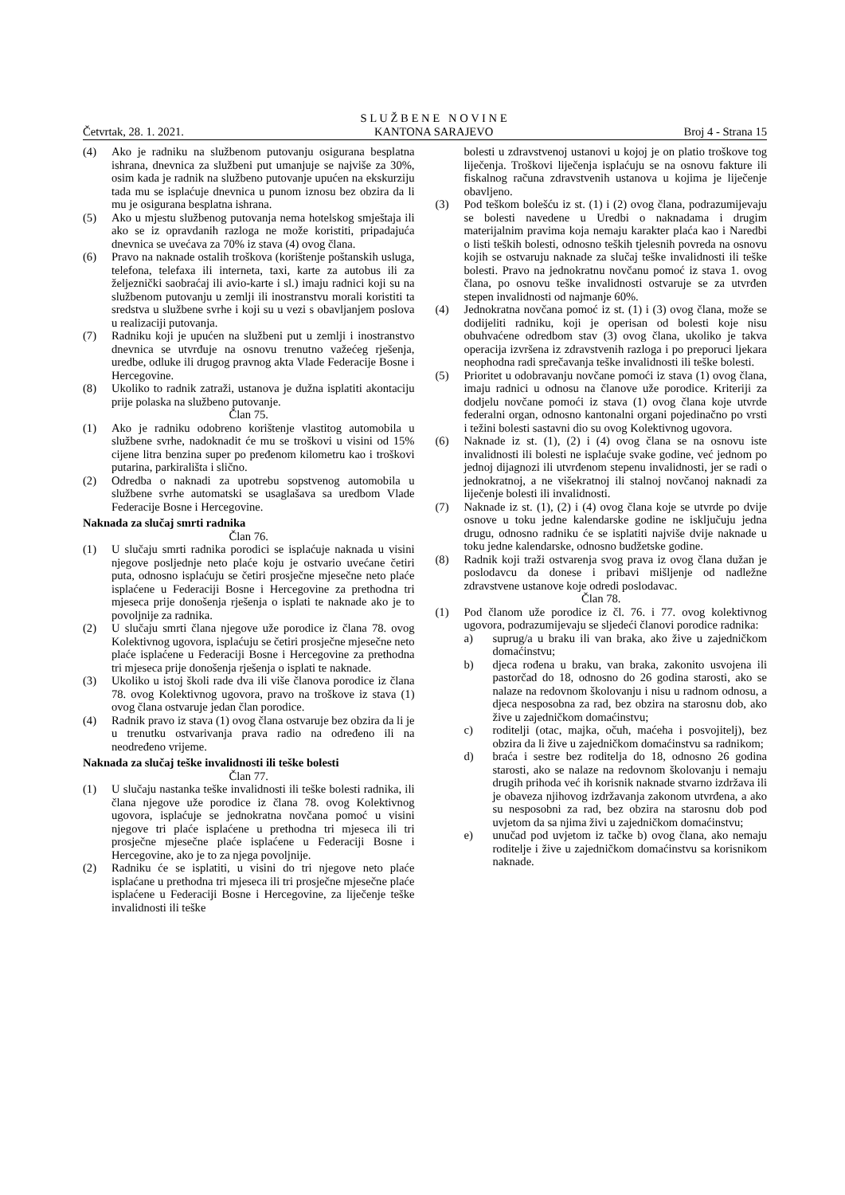Četvrtak, 28. 1. 2021.
S L U Ž B E N E N O V I N E
KANTONA SARAJEVO
Broj 4 - Strana 15
(4) Ako je radniku na službenom putovanju osigurana besplatna ishrana, dnevnica za službeni put umanjuje se najviše za 30%, osim kada je radnik na službeno putovanje upućen na ekskurziju tada mu se isplaćuje dnevnica u punom iznosu bez obzira da li mu je osigurana besplatna ishrana.
(5) Ako u mjestu službenog putovanja nema hotelskog smještaja ili ako se iz opravdanih razloga ne može koristiti, pripadajuća dnevnica se uvećava za 70% iz stava (4) ovog člana.
(6) Pravo na naknade ostalih troškova (korištenje poštanskih usluga, telefona, telefaxa ili interneta, taxi, karte za autobus ili za željeznički saobraćaj ili avio-karte i sl.) imaju radnici koji su na službenom putovanju u zemlji ili inostranstvu morali koristiti ta sredstva u službene svrhe i koji su u vezi s obavljanjem poslova u realizaciji putovanja.
(7) Radniku koji je upućen na službeni put u zemlji i inostranstvo dnevnica se utvrđuje na osnovu trenutno važećeg rješenja, uredbe, odluke ili drugog pravnog akta Vlade Federacije Bosne i Hercegovine.
(8) Ukoliko to radnik zatraži, ustanova je dužna isplatiti akontaciju prije polaska na službeno putovanje.
Član 75.
(1) Ako je radniku odobreno korištenje vlastitog automobila u službene svrhe, nadoknadit će mu se troškovi u visini od 15% cijene litra benzina super po pređenom kilometru kao i troškovi putarina, parkirališta i slično.
(2) Odredba o naknadi za upotrebu sopstvenog automobila u službene svrhe automatski se usaglašava sa uredbom Vlade Federacije Bosne i Hercegovine.
Naknada za slučaj smrti radnika
Član 76.
(1) U slučaju smrti radnika porodici se isplaćuje naknada u visini njegove posljednje neto plaće koju je ostvario uvećane četiri puta, odnosno isplaćuju se četiri prosječne mjesečne neto plaće isplaćene u Federaciji Bosne i Hercegovine za prethodna tri mjeseca prije donošenja rješenja o isplati te naknade ako je to povoljnije za radnika.
(2) U slučaju smrti člana njegove uže porodice iz člana 78. ovog Kolektivnog ugovora, isplaćuju se četiri prosječne mjesečne neto plaće isplaćene u Federaciji Bosne i Hercegovine za prethodna tri mjeseca prije donošenja rješenja o isplati te naknade.
(3) Ukoliko u istoj školi rade dva ili više članova porodice iz člana 78. ovog Kolektivnog ugovora, pravo na troškove iz stava (1) ovog člana ostvaruje jedan član porodice.
(4) Radnik pravo iz stava (1) ovog člana ostvaruje bez obzira da li je u trenutku ostvarivanja prava radio na određeno ili na neodređeno vrijeme.
Naknada za slučaj teške invalidnosti ili teške bolesti
Član 77.
(1) U slučaju nastanka teške invalidnosti ili teške bolesti radnika, ili člana njegove uže porodice iz člana 78. ovog Kolektivnog ugovora, isplaćuje se jednokratna novčana pomoć u visini njegove tri plaće isplaćene u prethodna tri mjeseca ili tri prosječne mjesečne plaće isplaćene u Federaciji Bosne i Hercegovine, ako je to za njega povoljnije.
(2) Radniku će se isplatiti, u visini do tri njegove neto plaće isplaćane u prethodna tri mjeseca ili tri prosječne mjesečne plaće isplaćene u Federaciji Bosne i Hercegovine, za liječenje teške invalidnosti ili teške
bolesti u zdravstvenoj ustanovi u kojoj je on platio troškove tog liječenja. Troškovi liječenja isplaćuju se na osnovu fakture ili fiskalnog računa zdravstvenih ustanova u kojima je liječenje obavljeno.
(3) Pod teškom bolešću iz st. (1) i (2) ovog člana, podrazumijevaju se bolesti navedene u Uredbi o naknadama i drugim materijalnim pravima koja nemaju karakter plaća kao i Naredbi o listi teških bolesti, odnosno teških tjelesnih povreda na osnovu kojih se ostvaruju naknade za slučaj teške invalidnosti ili teške bolesti. Pravo na jednokratnu novčanu pomoć iz stava 1. ovog člana, po osnovu teške invalidnosti ostvaruje se za utvrđen stepen invalidnosti od najmanje 60%.
(4) Jednokratna novčana pomoć iz st. (1) i (3) ovog člana, može se dodijeliti radniku, koji je operisan od bolesti koje nisu obuhvaćene odredbom stav (3) ovog člana, ukoliko je takva operacija izvršena iz zdravstvenih razloga i po preporuci ljekara neophodna radi sprečavanja teške invalidnosti ili teške bolesti.
(5) Prioritet u odobravanju novčane pomoći iz stava (1) ovog člana, imaju radnici u odnosu na članove uže porodice. Kriteriji za dodjelu novčane pomoći iz stava (1) ovog člana koje utvrde federalni organ, odnosno kantonalni organi pojedinačno po vrsti i težini bolesti sastavni dio su ovog Kolektivnog ugovora.
(6) Naknade iz st. (1), (2) i (4) ovog člana se na osnovu iste invalidnosti ili bolesti ne isplaćuje svake godine, već jednom po jednoj dijagnozi ili utvrđenom stepenu invalidnosti, jer se radi o jednokratnoj, a ne višekratnoj ili stalnoj novčanoj naknadi za liječenje bolesti ili invalidnosti.
(7) Naknade iz st. (1), (2) i (4) ovog člana koje se utvrde po dvije osnove u toku jedne kalendarske godine ne isključuju jedna drugu, odnosno radniku će se isplatiti najviše dvije naknade u toku jedne kalendarske, odnosno budžetske godine.
(8) Radnik koji traži ostvarenja svog prava iz ovog člana dužan je poslodavcu da donese i pribavi mišljenje od nadležne zdravstvene ustanove koje odredi poslodavac.
Član 78.
(1) Pod članom uže porodice iz čl. 76. i 77. ovog kolektivnog ugovora, podrazumijevaju se sljedeći članovi porodice radnika:
a) suprug/a u braku ili van braka, ako žive u zajedničkom domaćinstvu;
b) djeca rođena u braku, van braka, zakonito usvojena ili pastorčad do 18, odnosno do 26 godina starosti, ako se nalaze na redovnom školovanju i nisu u radnom odnosu, a djeca nesposobna za rad, bez obzira na starosnu dob, ako žive u zajedničkom domaćinstvu;
c) roditelji (otac, majka, očuh, maćeha i posvojitelj), bez obzira da li žive u zajedničkom domaćinstvu sa radnikom;
d) braća i sestre bez roditelja do 18, odnosno 26 godina starosti, ako se nalaze na redovnom školovanju i nemaju drugih prihoda već ih korisnik naknade stvarno izdržava ili je obaveza njihovog izdržavanja zakonom utvrđena, a ako su nesposobni za rad, bez obzira na starosnu dob pod uvjetom da sa njima živi u zajedničkom domaćinstvu;
e) unučad pod uvjetom iz tačke b) ovog člana, ako nemaju roditelje i žive u zajedničkom domaćinstvu sa korisnikom naknade.